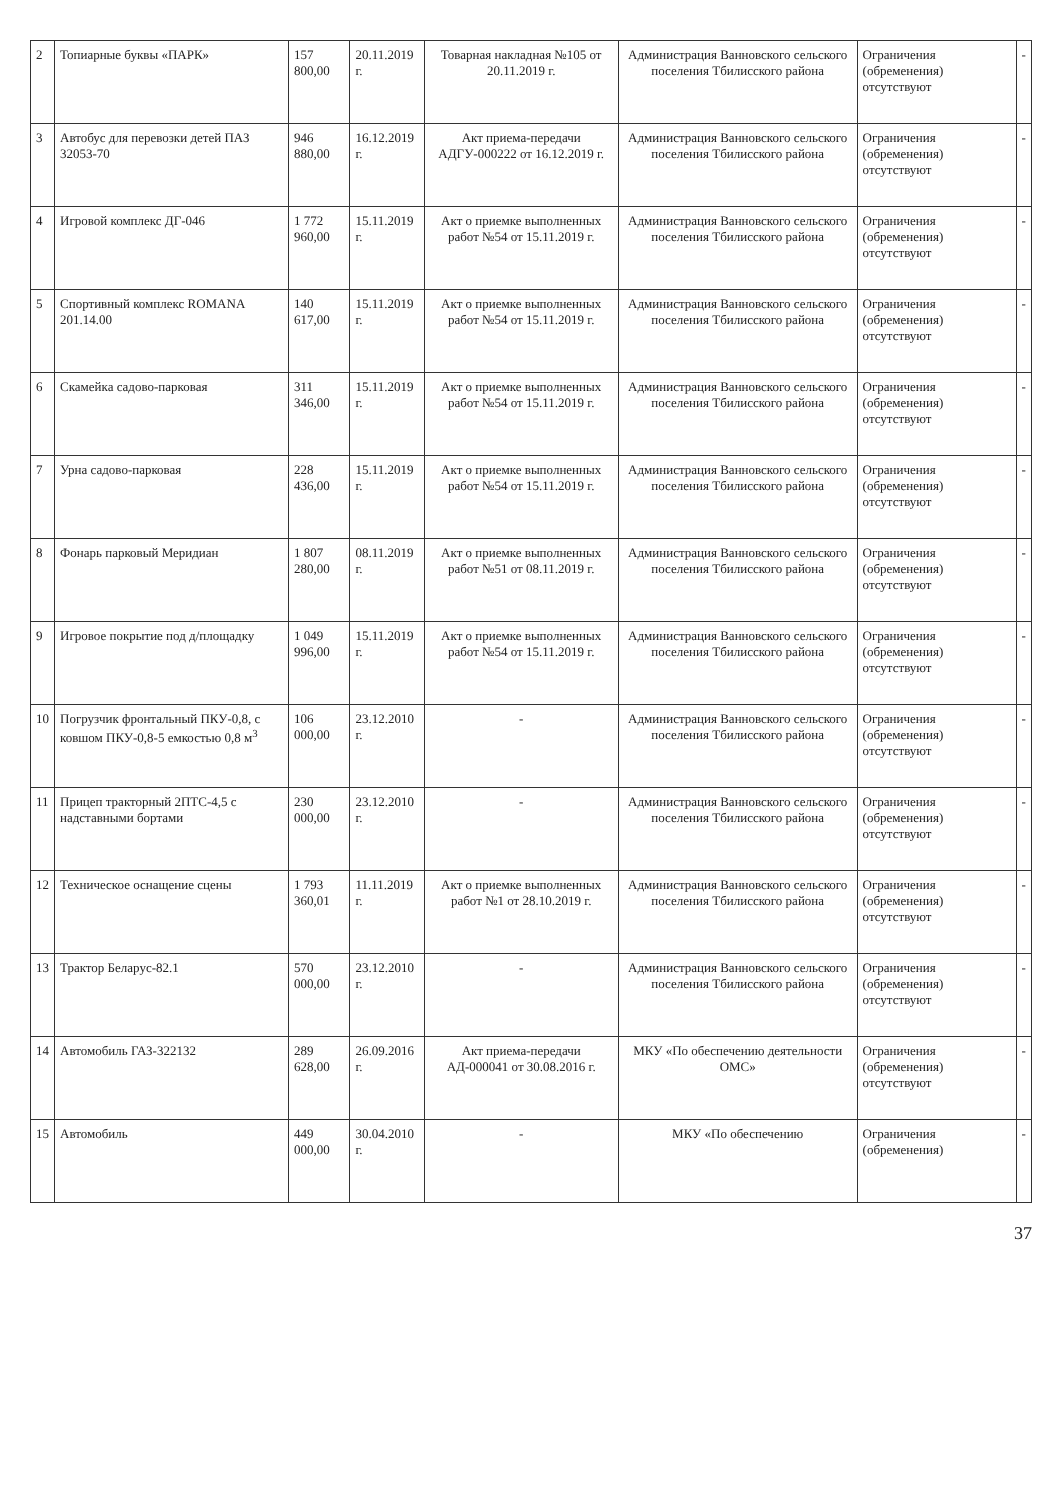| 2 | Топиарные буквы «ПАРК» | 157 800,00 | 20.11.2019 г. | Товарная накладная №105 от 20.11.2019 г. | Администрация Ванновского сельского поселения Тбилисского района | Ограничения (обременения) отсутствуют | - |
| 3 | Автобус для перевозки детей ПАЗ 32053-70 | 946 880,00 | 16.12.2019 г. | Акт приема-передачи АДГУ-000222 от 16.12.2019 г. | Администрация Ванновского сельского поселения Тбилисского района | Ограничения (обременения) отсутствуют | - |
| 4 | Игровой комплекс ДГ-046 | 1 772 960,00 | 15.11.2019 г. | Акт о приемке выполненных работ №54 от 15.11.2019 г. | Администрация Ванновского сельского поселения Тбилисского района | Ограничения (обременения) отсутствуют | - |
| 5 | Спортивный комплекс ROMANA 201.14.00 | 140 617,00 | 15.11.2019 г. | Акт о приемке выполненных работ №54 от 15.11.2019 г. | Администрация Ванновского сельского поселения Тбилисского района | Ограничения (обременения) отсутствуют | - |
| 6 | Скамейка садово-парковая | 311 346,00 | 15.11.2019 г. | Акт о приемке выполненных работ №54 от 15.11.2019 г. | Администрация Ванновского сельского поселения Тбилисского района | Ограничения (обременения) отсутствуют | - |
| 7 | Урна садово-парковая | 228 436,00 | 15.11.2019 г. | Акт о приемке выполненных работ №54 от 15.11.2019 г. | Администрация Ванновского сельского поселения Тбилисского района | Ограничения (обременения) отсутствуют | - |
| 8 | Фонарь парковый Меридиан | 1 807 280,00 | 08.11.2019 г. | Акт о приемке выполненных работ №51 от 08.11.2019 г. | Администрация Ванновского сельского поселения Тбилисского района | Ограничения (обременения) отсутствуют | - |
| 9 | Игровое покрытие под д/площадку | 1 049 996,00 | 15.11.2019 г. | Акт о приемке выполненных работ №54 от 15.11.2019 г. | Администрация Ванновского сельского поселения Тбилисского района | Ограничения (обременения) отсутствуют | - |
| 10 | Погрузчик фронтальный ПКУ-0,8, с ковшом ПКУ-0,8-5 емкостью 0,8 м<sup>3</sup> | 106 000,00 | 23.12.2010 г. | - | Администрация Ванновского сельского поселения Тбилисского района | Ограничения (обременения) отсутствуют | - |
| 11 | Прицеп тракторный 2ПТС-4,5 с надставными бортами | 230 000,00 | 23.12.2010 г. | - | Администрация Ванновского сельского поселения Тбилисского района | Ограничения (обременения) отсутствуют | - |
| 12 | Техническое оснащение сцены | 1 793 360,01 | 11.11.2019 г. | Акт о приемке выполненных работ №1 от 28.10.2019 г. | Администрация Ванновского сельского поселения Тбилисского района | Ограничения (обременения) отсутствуют | - |
| 13 | Трактор Беларус-82.1 | 570 000,00 | 23.12.2010 г. | - | Администрация Ванновского сельского поселения Тбилисского района | Ограничения (обременения) отсутствуют | - |
| 14 | Автомобиль ГАЗ-322132 | 289 628,00 | 26.09.2016 г. | Акт приема-передачи АД-000041 от 30.08.2016 г. | МКУ «По обеспечению деятельности ОМС» | Ограничения (обременения) отсутствуют | - |
| 15 | Автомобиль | 449 000,00 | 30.04.2010 г. | - | МКУ «По обеспечению | Ограничения (обременения) | - |
37